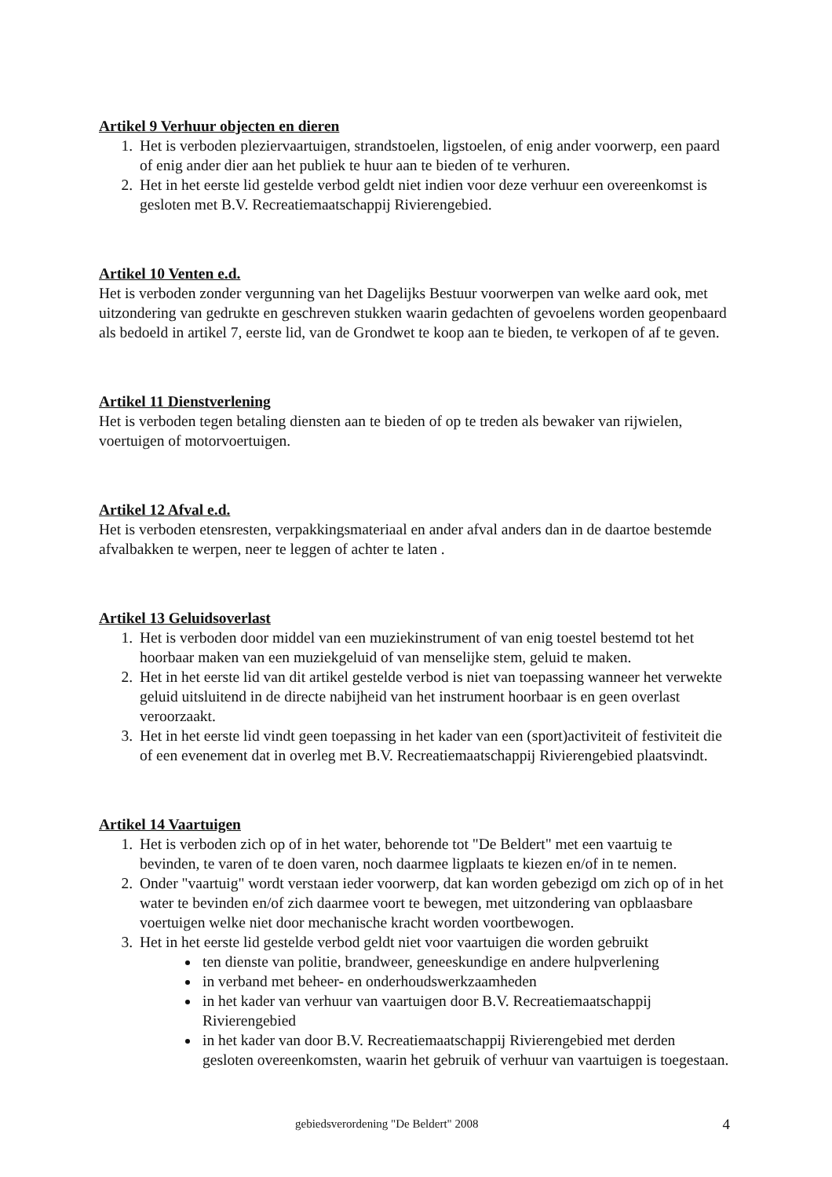Artikel 9 Verhuur objecten en dieren
1. Het is verboden plezier­vaartuigen, strandstoelen, ligstoelen, of enig ander voorwerp, een paard of enig ander dier aan het publiek te huur aan te bieden of te verhuren.
2. Het in het eerste lid gestelde verbod geldt niet indien voor deze verhuur een overeenkomst is gesloten met B.V. Recreatiemaatschappij Rivierengebied.
Artikel 10 Venten e.d.
Het is verboden zonder vergunning van het Dagelijks Bestuur voorwerpen van welke aard ook, met uitzondering van gedrukte en geschreven stukken waarin gedachten of gevoelens worden geopenbaard als bedoeld in artikel 7, eerste lid, van de Grondwet te koop aan te bieden, te verkopen of af te geven.
Artikel 11 Dienstverlening
Het is verboden tegen betaling diensten aan te bieden of op te treden als bewaker van rijwielen, voertuigen of motorvoertuigen.
Artikel 12 Afval e.d.
Het is verboden etensresten, verpakkingsmateriaal en ander afval anders dan in de daartoe bestemde afvalbakken te werpen, neer te leggen of achter te laten .
Artikel 13 Geluidsoverlast
1. Het is verboden door middel van een muziekinstrument of van enig toestel bestemd tot het hoorbaar maken van een muziekgeluid of van menselijke stem, geluid te maken.
2. Het in het eerste lid van dit artikel gestelde verbod is niet van toepassing wanneer het verwekte geluid uitsluitend in de directe nabijheid van het instrument hoorbaar is en geen overlast veroorzaakt.
3. Het in het eerste lid vindt geen toepassing in het kader van een (sport)activiteit of festiviteit die of een evenement dat in overleg met B.V. Recreatiemaatschappij Rivierengebied plaatsvindt.
Artikel 14 Vaartuigen
1. Het is verboden zich op of in het water, behorende tot "De Beldert" met een vaartuig te bevinden, te varen of te doen varen, noch daarmee ligplaats te kiezen en/of in te nemen.
2. Onder "vaartuig" wordt verstaan ieder voorwerp, dat kan worden gebezigd om zich op of in het water te bevinden en/of zich daarmee voort te bewegen, met uitzondering van opblaasbare voertuigen welke niet door mechanische kracht worden voortbewogen.
3. Het in het eerste lid gestelde verbod geldt niet voor vaartuigen die worden gebruikt
ten dienste van politie, brandweer, geneeskundige en andere hulpverlening
in verband met beheer- en onderhoudswerkzaamheden
in het kader van verhuur van vaartuigen door B.V. Recreatiemaatschappij Rivierengebied
in het kader van door B.V. Recreatiemaatschappij Rivierengebied met derden gesloten overeenkomsten, waarin het gebruik of verhuur van vaartuigen is toegestaan.
gebiedsverordening "De Beldert" 2008 4